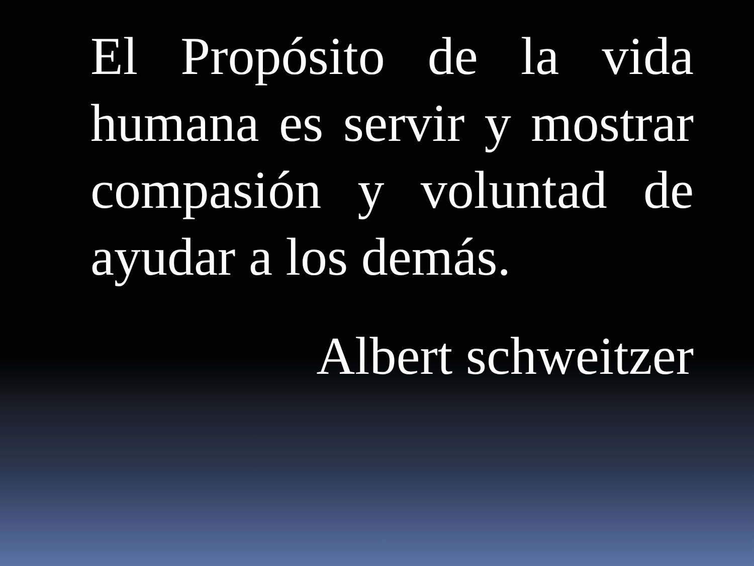El Propósito de la vida humana es servir y mostrar compasión y voluntad de ayudar a los demás.
Albert schweitzer